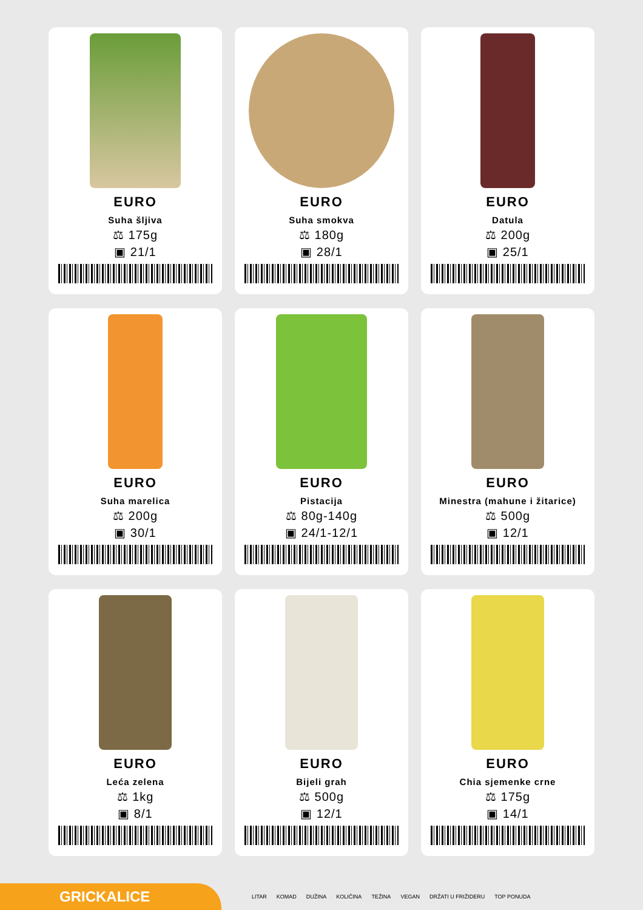EURO
Suha šljiva
⚖ 175g
▣ 21/1
EURO
Suha smokva
⚖ 180g
▣ 28/1
EURO
Datula
⚖ 200g
▣ 25/1
EURO
Suha marelica
⚖ 200g
▣ 30/1
EURO
Pistacija
⚖ 80g-140g
▣ 24/1-12/1
EURO
Minestra (mahune i žitarice)
⚖ 500g
▣ 12/1
EURO
Leća zelena
⚖ 1kg
▣ 8/1
EURO
Bijeli grah
⚖ 500g
▣ 12/1
EURO
Chia sjemenke crne
⚖ 175g
▣ 14/1
GRICKALICE
LITAR KOMAD DUŽINA KOLIČINA TEŽINA VEGAN DRŽATI U FRIŽIDERU TOP PONUDA